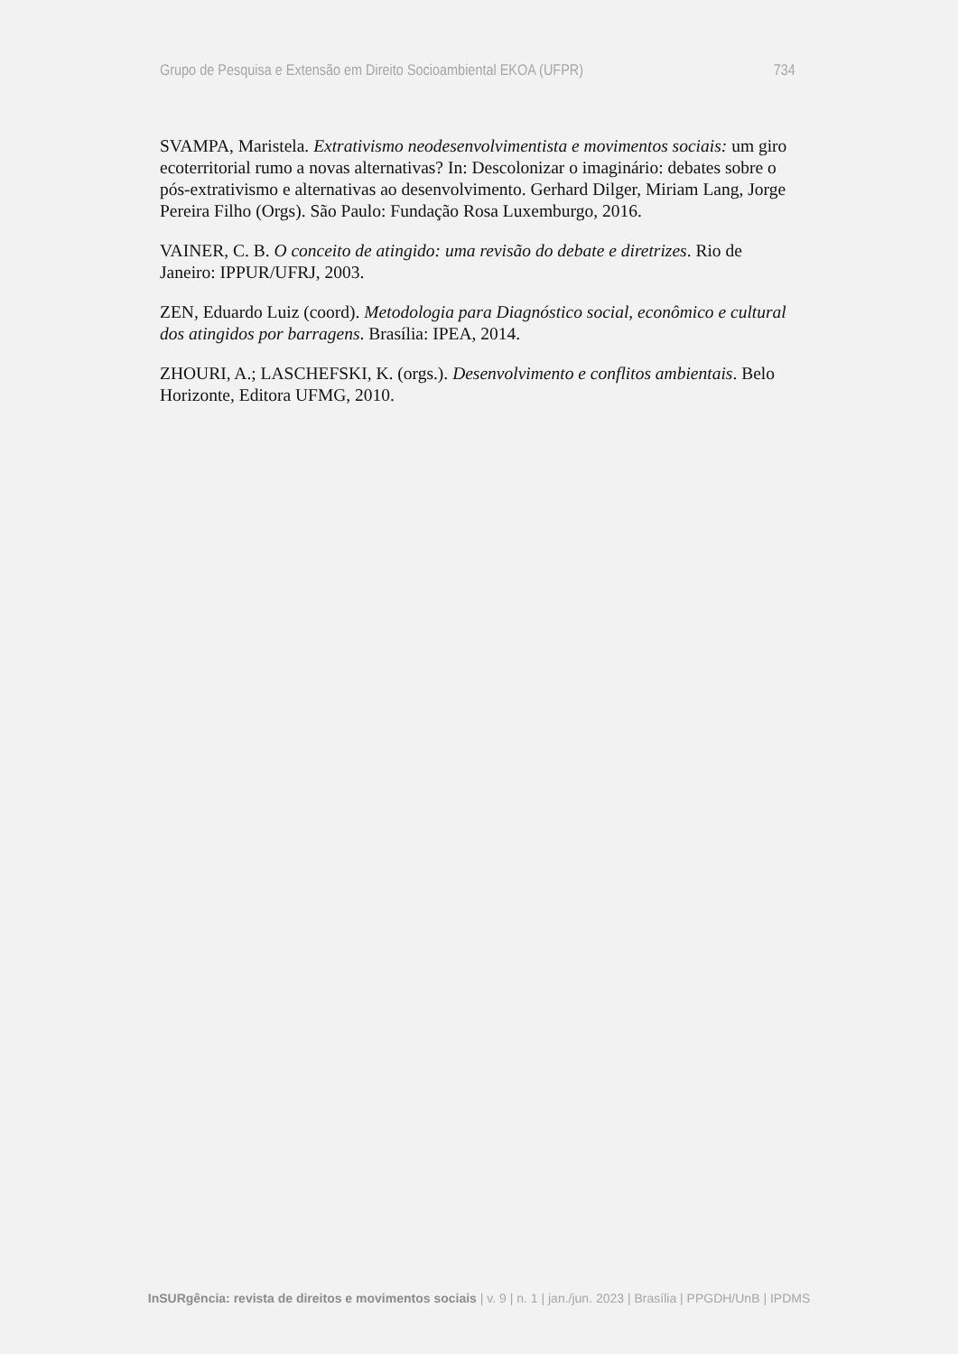Grupo de Pesquisa e Extensão em Direito Socioambiental EKOA (UFPR) 734
SVAMPA, Maristela. Extrativismo neodesenvolvimentista e movimentos sociais: um giro ecoterritorial rumo a novas alternativas? In: Descolonizar o imaginário: debates sobre o pós-extrativismo e alternativas ao desenvolvimento. Gerhard Dilger, Miriam Lang, Jorge Pereira Filho (Orgs). São Paulo: Fundação Rosa Luxemburgo, 2016.
VAINER, C. B. O conceito de atingido: uma revisão do debate e diretrizes. Rio de Janeiro: IPPUR/UFRJ, 2003.
ZEN, Eduardo Luiz (coord). Metodologia para Diagnóstico social, econômico e cultural dos atingidos por barragens. Brasília: IPEA, 2014.
ZHOURI, A.; LASCHEFSKI, K. (orgs.). Desenvolvimento e conflitos ambientais. Belo Horizonte, Editora UFMG, 2010.
InSURgência: revista de direitos e movimentos sociais | v. 9 | n. 1 | jan./jun. 2023 | Brasília | PPGDH/UnB | IPDMS